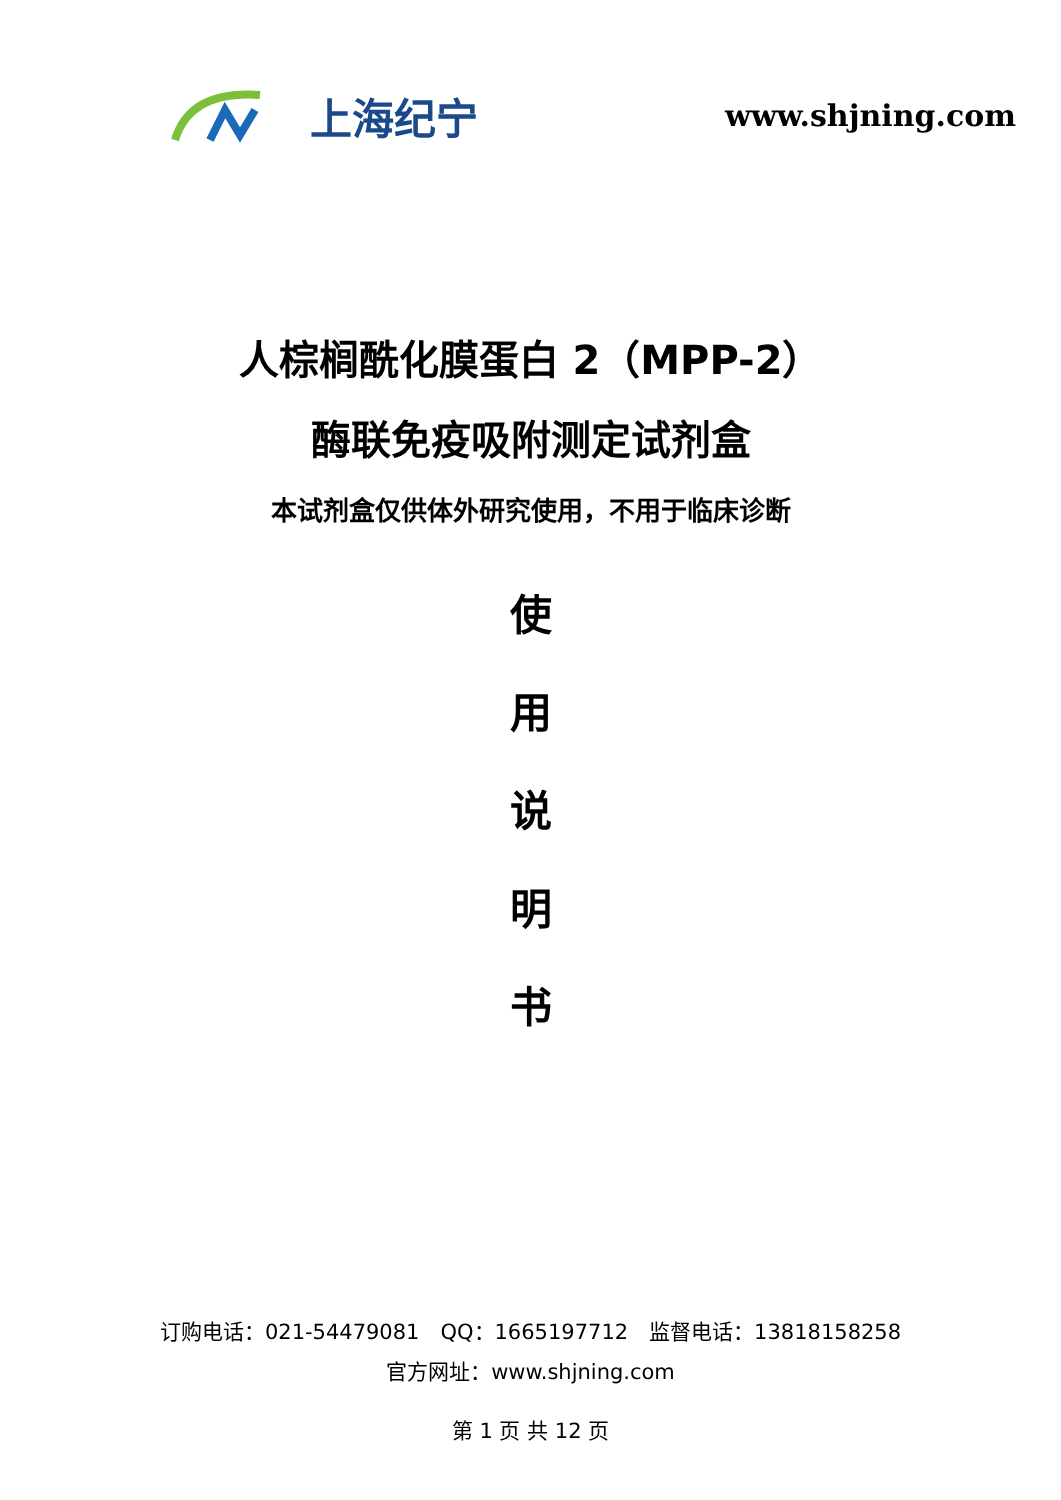上海纪宁
www.shjning.com
人棕榈酰化膜蛋白 2（MPP-2）
酶联免疫吸附测定试剂盒
本试剂盒仅供体外研究使用，不用于临床诊断
使
用
说
明
书
订购电话：021-54479081　QQ：1665197712　监督电话：13818158258
官方网址：www.shjning.com
第 1 页 共 12 页